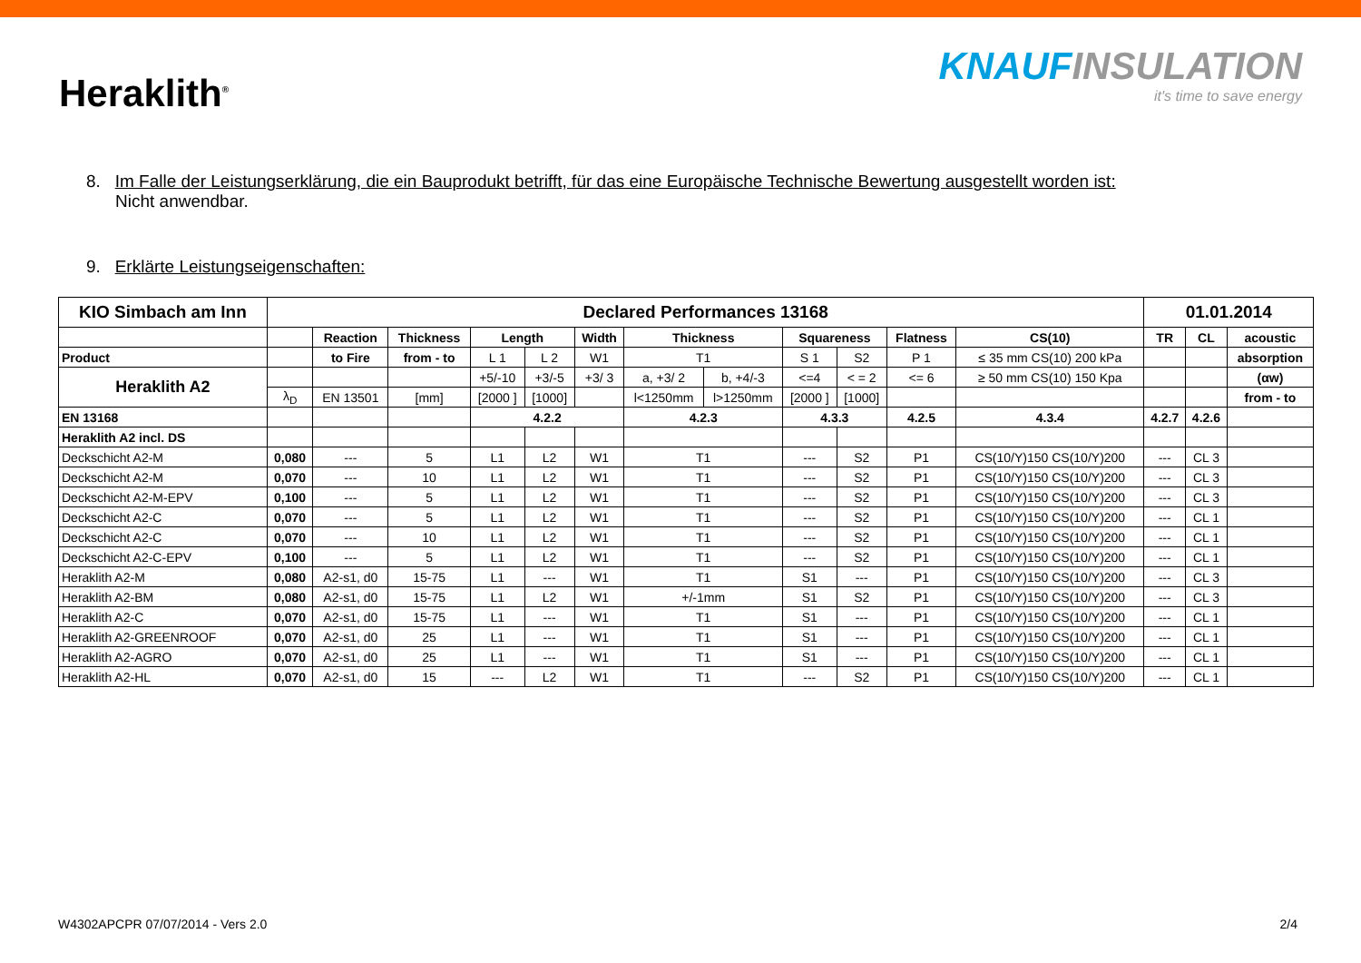Heraklith<sup>®</sup>
KNAUFINSULATION
it's time to save energy
8. Im Falle der Leistungserklärung, die ein Bauprodukt betrifft, für das eine Europäische Technische Bewertung ausgestellt worden ist:
Nicht anwendbar.
9. Erklärte Leistungseigenschaften:
| KIO Simbach am Inn | Declared Performances 13168 | | | | | | | | | | | | 01.01.2014 | | |
| --- | --- | --- | --- | --- | --- | --- | --- | --- | --- | --- | --- | --- | --- | --- | --- |
| | | Reaction | Thickness | Length | | Width | Thickness | | Squareness | | Flatness | CS(10) | TR | CL | acoustic |
| Product | | to Fire | from - to | L 1 | L 2 | W1 | T1 | | S 1 | S2 | P 1 | ≤ 35 mm CS(10) 200 kPa | | | absorption |
| Heraklith A2 | | | | +5/-10 | +3/-5 | +3/ 3 | a, +3/ 2 | b, +4/-3 | <=4 | < = 2 | <= 6 | ≥ 50 mm CS(10) 150 Kpa | | | (αw) |
| | λ<sub>D</sub> | EN 13501 | [mm] | [2000 ] | [1000] | | l<1250mm | l>1250mm | [2000 ] | [1000] | | | | | from - to |
| EN 13168 | | | | 4.2.2 | | | 4.2.3 | | 4.3.3 | | 4.2.5 | 4.3.4 | 4.2.7 | 4.2.6 | |
| Heraklith A2 incl. DS | | | | | | | | | | | | | | | |
| Deckschicht A2-M | 0,080 | --- | 5 | L1 | L2 | W1 | T1 | | --- | S2 | P1 | CS(10/Y)150 CS(10/Y)200 | --- | CL 3 | |
| Deckschicht A2-M | 0,070 | --- | 10 | L1 | L2 | W1 | T1 | | --- | S2 | P1 | CS(10/Y)150 CS(10/Y)200 | --- | CL 3 | |
| Deckschicht A2-M-EPV | 0,100 | --- | 5 | L1 | L2 | W1 | T1 | | --- | S2 | P1 | CS(10/Y)150 CS(10/Y)200 | --- | CL 3 | |
| Deckschicht A2-C | 0,070 | --- | 5 | L1 | L2 | W1 | T1 | | --- | S2 | P1 | CS(10/Y)150 CS(10/Y)200 | --- | CL 1 | |
| Deckschicht A2-C | 0,070 | --- | 10 | L1 | L2 | W1 | T1 | | --- | S2 | P1 | CS(10/Y)150 CS(10/Y)200 | --- | CL 1 | |
| Deckschicht A2-C-EPV | 0,100 | --- | 5 | L1 | L2 | W1 | T1 | | --- | S2 | P1 | CS(10/Y)150 CS(10/Y)200 | --- | CL 1 | |
| Heraklith A2-M | 0,080 | A2-s1, d0 | 15-75 | L1 | --- | W1 | T1 | | S1 | --- | P1 | CS(10/Y)150 CS(10/Y)200 | --- | CL 3 | |
| Heraklith A2-BM | 0,080 | A2-s1, d0 | 15-75 | L1 | L2 | W1 | +/-1mm | | S1 | S2 | P1 | CS(10/Y)150 CS(10/Y)200 | --- | CL 3 | |
| Heraklith A2-C | 0,070 | A2-s1, d0 | 15-75 | L1 | --- | W1 | T1 | | S1 | --- | P1 | CS(10/Y)150 CS(10/Y)200 | --- | CL 1 | |
| Heraklith A2-GREENROOF | 0,070 | A2-s1, d0 | 25 | L1 | --- | W1 | T1 | | S1 | --- | P1 | CS(10/Y)150 CS(10/Y)200 | --- | CL 1 | |
| Heraklith A2-AGRO | 0,070 | A2-s1, d0 | 25 | L1 | --- | W1 | T1 | | S1 | --- | P1 | CS(10/Y)150 CS(10/Y)200 | --- | CL 1 | |
| Heraklith A2-HL | 0,070 | A2-s1, d0 | 15 | --- | L2 | W1 | T1 | | --- | S2 | P1 | CS(10/Y)150 CS(10/Y)200 | --- | CL 1 | |
W4302APCPR 07/07/2014 - Vers 2.0 2/4